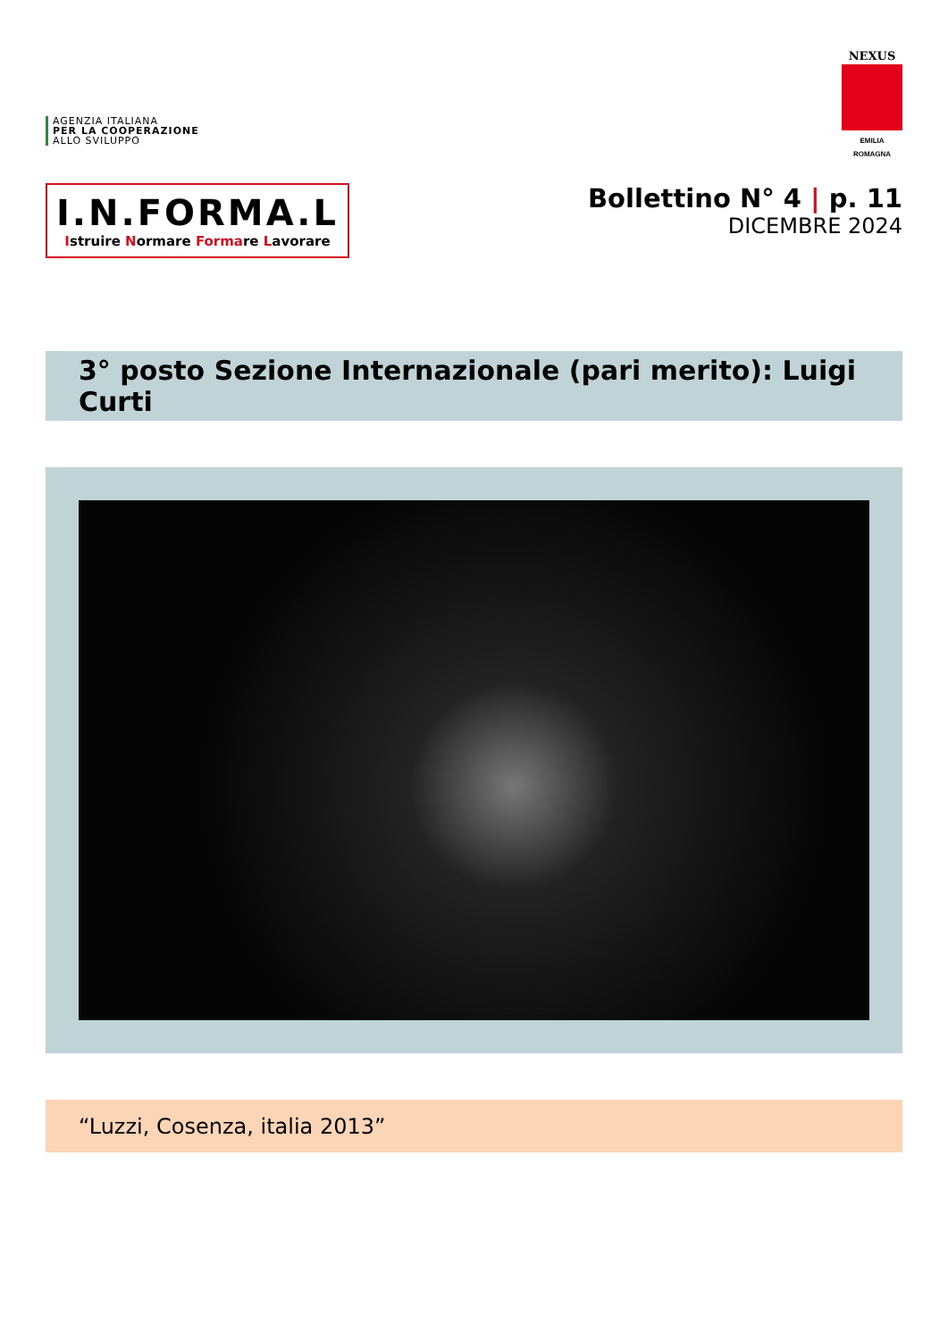AGENZIA ITALIANA
PER LA COOPERAZIONE
ALLO SVILUPPO
NEXUS
EMILIA ROMAGNA
I.N.FORMA.L
Istruire Normare Formare Lavorare
Bollettino N° 4 | p. 11
DICEMBRE 2024
3° posto Sezione Internazionale (pari merito): Luigi Curti
“Luzzi, Cosenza, italia 2013”